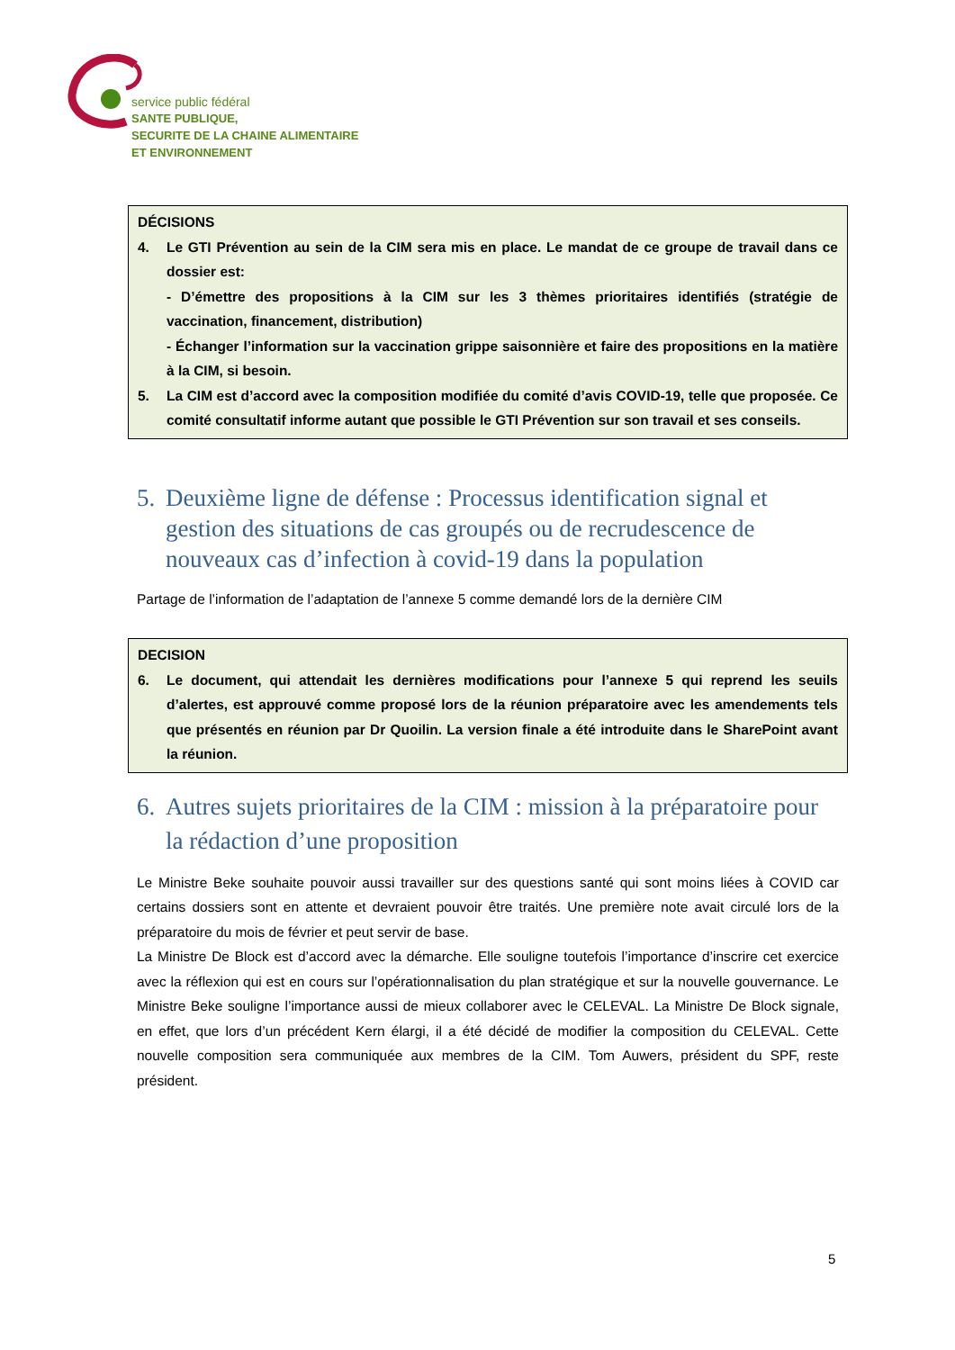service public fédéral
SANTE PUBLIQUE,
SECURITE DE LA CHAINE ALIMENTAIRE
ET ENVIRONNEMENT
DÉCISIONS
4. Le GTI Prévention au sein de la CIM sera mis en place. Le mandat de ce groupe de travail dans ce dossier est:
- D’émettre des propositions à la CIM sur les 3 thèmes prioritaires identifiés (stratégie de vaccination, financement, distribution)
- Échanger l’information sur la vaccination grippe saisonnière et faire des propositions en la matière à la CIM, si besoin.
5. La CIM est d’accord avec la composition modifiée du comité d’avis COVID-19, telle que proposée. Ce comité consultatif informe autant que possible le GTI Prévention sur son travail et ses conseils.
5. Deuxième ligne de défense : Processus identification signal et gestion des situations de cas groupés ou de recrudescence de nouveaux cas d’infection à covid-19 dans la population
Partage de l’information de l’adaptation de l’annexe 5 comme demandé lors de la dernière CIM
DECISION
6. Le document, qui attendait les dernières modifications pour l’annexe 5 qui reprend les seuils d’alertes, est approuvé comme proposé lors de la réunion préparatoire avec les amendements tels que présentés en réunion par Dr Quoilin. La version finale a été introduite dans le SharePoint avant la réunion.
6. Autres sujets prioritaires de la CIM : mission à la préparatoire pour la rédaction d’une proposition
Le Ministre Beke souhaite pouvoir aussi travailler sur des questions santé qui sont moins liées à COVID car certains dossiers sont en attente et devraient pouvoir être traités. Une première note avait circulé lors de la préparatoire du mois de février et peut servir de base.
La Ministre De Block est d’accord avec la démarche. Elle souligne toutefois l’importance d’inscrire cet exercice avec la réflexion qui est en cours sur l’opérationnalisation du plan stratégique et sur la nouvelle gouvernance. Le Ministre Beke souligne l’importance aussi de mieux collaborer avec le CELEVAL. La Ministre De Block signale, en effet, que lors d’un précédent Kern élargi, il a été décidé de modifier la composition du CELEVAL. Cette nouvelle composition sera communiquée aux membres de la CIM. Tom Auwers, président du SPF, reste président.
5